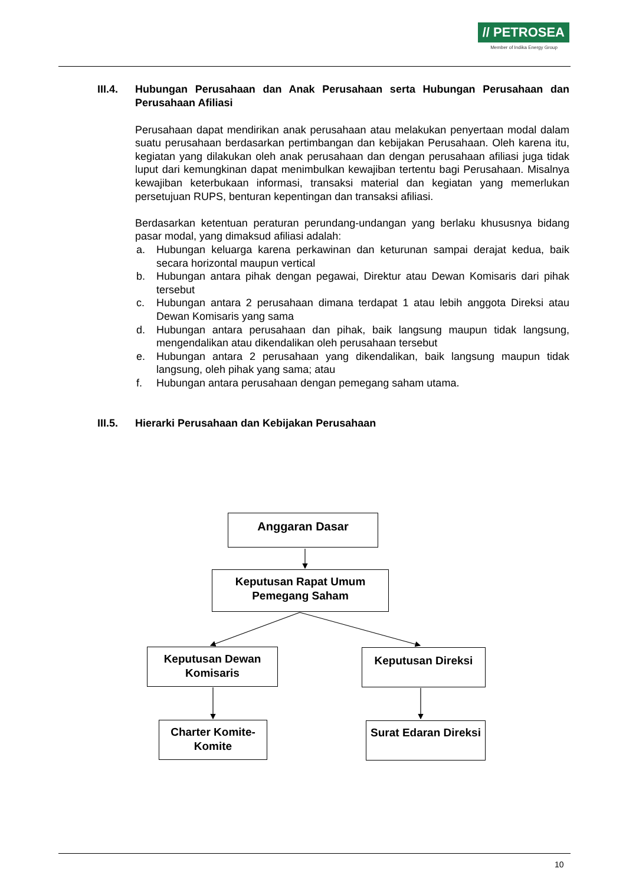// PETROSEA
Member of Indika Energy Group
III.4. Hubungan Perusahaan dan Anak Perusahaan serta Hubungan Perusahaan dan Perusahaan Afiliasi
Perusahaan dapat mendirikan anak perusahaan atau melakukan penyertaan modal dalam suatu perusahaan berdasarkan pertimbangan dan kebijakan Perusahaan. Oleh karena itu, kegiatan yang dilakukan oleh anak perusahaan dan dengan perusahaan afiliasi juga tidak luput dari kemungkinan dapat menimbulkan kewajiban tertentu bagi Perusahaan. Misalnya kewajiban keterbukaan informasi, transaksi material dan kegiatan yang memerlukan persetujuan RUPS, benturan kepentingan dan transaksi afiliasi.
Berdasarkan ketentuan peraturan perundang-undangan yang berlaku khususnya bidang pasar modal, yang dimaksud afiliasi adalah:
a. Hubungan keluarga karena perkawinan dan keturunan sampai derajat kedua, baik secara horizontal maupun vertical
b. Hubungan antara pihak dengan pegawai, Direktur atau Dewan Komisaris dari pihak tersebut
c. Hubungan antara 2 perusahaan dimana terdapat 1 atau lebih anggota Direksi atau Dewan Komisaris yang sama
d. Hubungan antara perusahaan dan pihak, baik langsung maupun tidak langsung, mengendalikan atau dikendalikan oleh perusahaan tersebut
e. Hubungan antara 2 perusahaan yang dikendalikan, baik langsung maupun tidak langsung, oleh pihak yang sama; atau
f. Hubungan antara perusahaan dengan pemegang saham utama.
III.5. Hierarki Perusahaan dan Kebijakan Perusahaan
Anggaran Dasar
Keputusan Rapat Umum Pemegang Saham
Keputusan Dewan Komisaris
Keputusan Direksi
Charter Komite-Komite
Surat Edaran Direksi
10